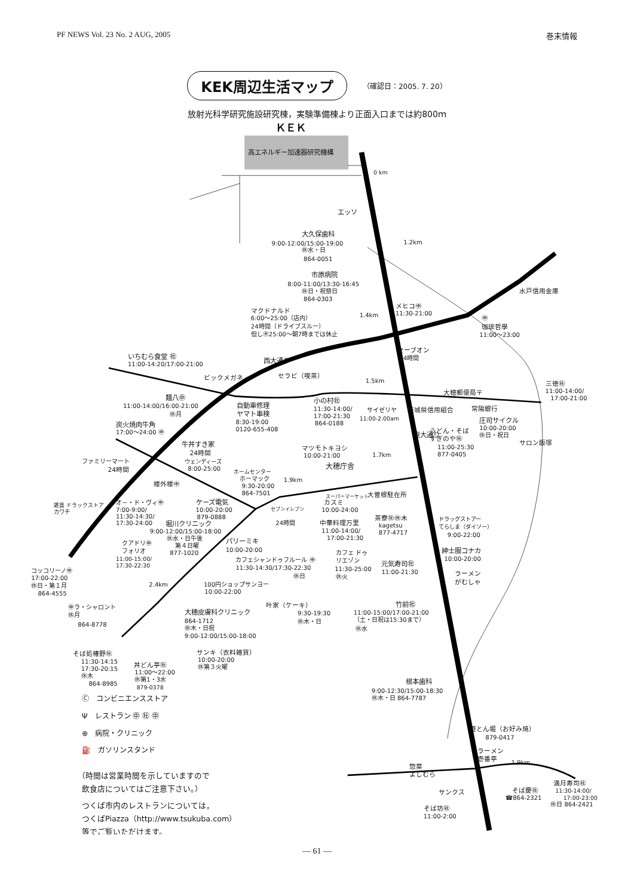PF NEWS Vol. 23 No. 2 AUG, 2005 巻末情報
KEK周辺生活マップ （確認日：2005. 7. 20）
放射光科学研究施設研究棟，実験準備棟より正面入口までは約800ｍ
ＫＥＫ
高エネルギー加速器研究機構
0 km
エッソ
大久保歯科
9:00-12:00/15:00-19:00
㊡水・日
864-0051
1.2km
水戸信用金庫
市原病院
8:00-11:00/13:30-16:45
㊡日・祝祭日
864-0303
メヒコ㊥
11:30-21:00
㊥
珈琲哲學
11:00～23:00
マクドナルド
6:00～25:00（店内）
24時間（ドライブスルー）
但し㊍25:00～朝7時までは休止
1.4km
セーブオン
24時間
いちむら食堂 ㊓
11:00-14:20/17:00-21:00
西大通り
ビックメガネ
セラビ（喫茶）
1.5km
大穂郵便局〒
三徳㊓
11:00-14:00/
17:00-21:00
麺八㊥
11:00-14:00/16:00-21:00
㊡月
自動車修理
ヤマト車検
8:30-19:00
0120-655-408
小の村㊓
11:30-14:00/
17:00-21:30
864-0188
サイゼリヤ
11:00-2:00am
茨城県信用組合
常陽銀行
庄司サイクル
10:00-20:00
㊡日・祝日
炭火焼肉牛角
17:00～24:00 ㊥
うどん・そば
すぎのや㊓
11:00-25:30
877-0405
東大通り
サロン飯塚
牛丼すき家
24時間
マツモトキヨシ
10:00-21:00
1.7km
大穂庁舎
ウェンディーズ
8:00-25:00
ファミリーマート
24時間
ホームセンター
ホーマック
9:30-20:00
864-7501
1.9km
楼外楼㊥
大曽根駐在所
スーパーマーケット
カスミ
10:00-24:00
オ－・ド・ヴィ㊥
7:00-9:00/
11:30-14:30/
17:30-24:00
雑貨 ドラックストア
カワチ
ケーズ電気
10:00-20:00
879-0888
セブンイレブン
24時間
茶寮㊓㊡木
kagetsu
877-4717
ドラッグストアー
てらしま（ダイソー）
9:00-22:00
中華料理万里
11:00-14:00/
17:00-21:30
堀川クリニック
9:00-12:00/15:00-18:00
㊡水・日午後
第４日曜
877-1020
パリーミキ
10:00-20:00
クアドリ㊥
フォリオ
11:00-15:00/
17:30-22:30
紳士服コナカ
10:00-20:00
カフェ ドゥ
リエゾン
11:30-25:00
㊡火
カフェシャンドゥフルール ㊥
11:30-14:30/17:30-22:30
㊡日
元気寿司㊓
11:00-21:30
ラーメン
がむしゃ
コッコリーノ㊥
17:00-22:00
㊡日・第１月
864-4555
2.4km
100円ショップサンヨー
10:00-22:00
竹前㊓
11:00-15:00/17:00-21:00
（土・日祝は15:30まで）
㊡水
叶家（ケーキ）
9:30-19:30
㊡木・日
大穂皮膚科クリニック
864-1712
㊡木・日祝
9:00-12:00/15:00-18:00
㊥ラ・シャロント
㊡月
864-8778
サンキ（衣料雑貨）
10:00-20:00
㊡第３火曜
そば処椿野㊓
11:30-14:15
17:30-20:15
㊡木
864-8985
丼どん亭㊓
11:00～22:00
㊡第1・3水
879-0378
根本歯科
9:00-12:30/15:00-18:30
㊡木・日 864-7787
Ⓒ　コンビニエンスストア
Ψ　レストラン ㊥ ㊓ ㊥
⊕　病院・クリニック
⛽　ガソリンスタンド
道とん堀（お好み焼）
879-0417
ラーメン
壱番亭
1.9km
惣菜
よしむら
（時間は営業時間を示していますので
飲食店についてはご注意下さい。）
サンクス
そば慶㊓
☎864-2321
満月寿司㊓
11:30-14:00/
17:00-23:00
㊡日 864-2421
つくば市内のレストランについては，
つくばPiazza（http://www.tsukuba.com）
等でご覧いただけます。
そば坊㊓
11:00-2:00
― 61 ―